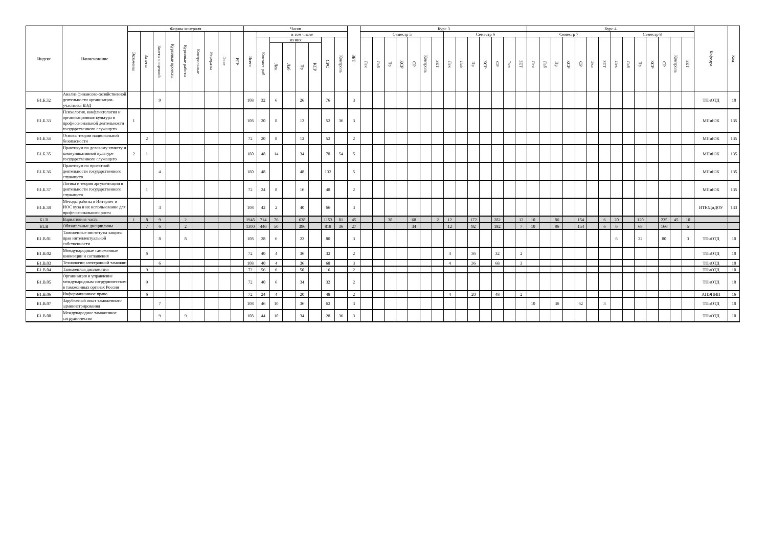| Индекс | Наименование | Формы контроля | | | | | | | | | Часов | | | | | | | | ЗЕТ | Курс 3 | | | | | | | | | | | | | | Курс 4 | | | | | | | | | | | | | | Кафедра | Код |
| --- | --- | --- | --- | --- | --- | --- | --- | --- | --- | --- | --- | --- | --- | --- | --- | --- | --- | --- | --- | --- | --- | --- | --- | --- | --- | --- | --- | --- | --- | --- | --- | --- | --- | --- | --- | --- | --- | --- | --- | --- | --- | --- | --- | --- | --- | --- | --- | --- | --- |
| | | Экзамены | Зачеты | Зачеты с оценкой | Курсовые проекты | Курсовые работы | Контрольные | Рефераты | Эссе | РГР | Всего | в том числе | | | | | | | | Семестр 5 | | | | | | | Семестр 6 | | | | | | | Семестр 7 | | | | | | | Семестр 8 | | | | | | | | |
| | | | | | | | | | | | | Контакт. раб. | из них | | | | СРС | Контроль | | Лек | Лаб | Пр | КСР | СР | Контроль | ЗЕТ | Лек | Лаб | Пр | КСР | СР | Экз | ЗЕТ | Лек | Лаб | Пр | КСР | СР | Экз | ЗЕТ | Лек | Лаб | Пр | КСР | СР | Контроль | ЗЕТ | | |
| | | | | | | | | | | | | | Лек | Лаб | Пр | КСР | | | | | | | | | | | | | | | | | | | | | | | | | | | | | | | | | |
| Б1.Б.32 | Анализ финансово-хозяйственной деятельности организации-участника ВЭД | | | 9 | | | | | | | 108 | 32 | 6 | | 26 | | 76 | | 3 | | | | | | | | | | | | | | | | | | | | | | | | | | | | | ТПиОТД | 10 |
| Б1.Б.33 | Психология, конфликтология и организационная культура в профессиональной деятельности государственного служащего | 1 | | | | | | | | | 108 | 20 | 8 | | 12 | | 52 | 36 | 3 | | | | | | | | | | | | | | | | | | | | | | | | | | | | | МПиЮК | 135 |
| Б1.Б.34 | Основы теории национальной безопасности | | 2 | | | | | | | | 72 | 20 | 8 | | 12 | | 52 | | 2 | | | | | | | | | | | | | | | | | | | | | | | | | | | | | МПиЮК | 135 |
| Б1.Б.35 | Практикум по деловому этикету и коммуникативной культуре государственного служащего | 2 | 1 | | | | | | | | 180 | 48 | 14 | | 34 | | 78 | 54 | 5 | | | | | | | | | | | | | | | | | | | | | | | | | | | | | МПиЮК | 135 |
| Б1.Б.36 | Практикум по проектной деятельности государственного служащего | | | 4 | | | | | | | 180 | 48 | | | 48 | | 132 | | 5 | | | | | | | | | | | | | | | | | | | | | | | | | | | | | МПиЮК | 135 |
| Б1.Б.37 | Логика и теория аргументации в деятельности государственного служащего | | 1 | | | | | | | | 72 | 24 | 8 | | 16 | | 48 | | 2 | | | | | | | | | | | | | | | | | | | | | | | | | | | | | МПиЮК | 135 |
| Б1.Б.38 | Методы работы в Интернет и ИОС вуза и их использование для профессионального роста | | | 3 | | | | | | | 108 | 42 | 2 | | 40 | | 66 | | 3 | | | | | | | | | | | | | | | | | | | | | | | | | | | | | ИТЮДиДОУ | 133 |
| Б1.В | Вариативная часть | 1 | 8 | 9 | | 2 | | | | | 1948 | 714 | 76 | | 638 | | 1153 | 81 | 45 | | | 38 | | 68 | | 2 | 12 | | 172 | | 282 | | 12 | 10 | | 86 | | 154 | | 6 | 20 | | 120 | | 235 | 45 | 10 | | |
| Б1.В | Обязательные дисциплины | | 7 | 6 | | 2 | | | | | 1300 | 446 | 50 | | 396 | | 818 | 36 | 27 | | | | | 34 | | | 12 | | 92 | | 182 | | 7 | 10 | | 86 | | 154 | | 6 | 6 | | 68 | | 166 | | 5 | | |
| Б1.В.01 | Таможенные институты защиты прав интеллектуальной собственности | | | 8 | | 8 | | | | | 108 | 28 | 6 | | 22 | | 80 | | 3 | | | | | | | | | | | | | | | | | | | | | | 6 | | 22 | | 80 | | 3 | ТПиОТД | 10 |
| Б1.В.02 | Международные таможенные конвенции и соглашения | | 6 | | | | | | | | 72 | 40 | 4 | | 36 | | 32 | | 2 | | | | | | | | 4 | | 36 | | 32 | | 2 | | | | | | | | | | | | | | | ТПиОТД | 10 |
| Б1.В.03 | Технологии электронной таможни | | | 6 | | | | | | | 108 | 40 | 4 | | 36 | | 68 | | 3 | | | | | | | | 4 | | 36 | | 68 | | 3 | | | | | | | | | | | | | | | ТПиОТД | 10 |
| Б1.В.04 | Таможенная дипломатия | | 9 | | | | | | | | 72 | 56 | 6 | | 50 | | 16 | | 2 | | | | | | | | | | | | | | | | | | | | | | | | | | | | | ТПиОТД | 10 |
| Б1.В.05 | Организация и управление международным сотрудничеством в таможенных органах России | | 9 | | | | | | | | 72 | 40 | 6 | | 34 | | 32 | | 2 | | | | | | | | | | | | | | | | | | | | | | | | | | | | | ТПиОТД | 10 |
| Б1.В.06 | Информационное право | | 6 | | | | | | | | 72 | 24 | 4 | | 20 | | 48 | | 2 | | | | | | | | 4 | | 20 | | 48 | | 2 | | | | | | | | | | | | | | | АПЭПИП | 16 |
| Б1.В.07 | Зарубежный опыт таможенного администрирования | | | 7 | | | | | | | 108 | 46 | 10 | | 36 | | 62 | | 3 | | | | | | | | | | | | | | | 10 | | 36 | | 62 | | 3 | | | | | | | | ТПиОТД | 10 |
| Б1.В.08 | Международное таможенное сотрудничество | | | 9 | | 9 | | | | | 108 | 44 | 10 | | 34 | | 28 | 36 | 3 | | | | | | | | | | | | | | | | | | | | | | | | | | | | | ТПиОТД | 10 |